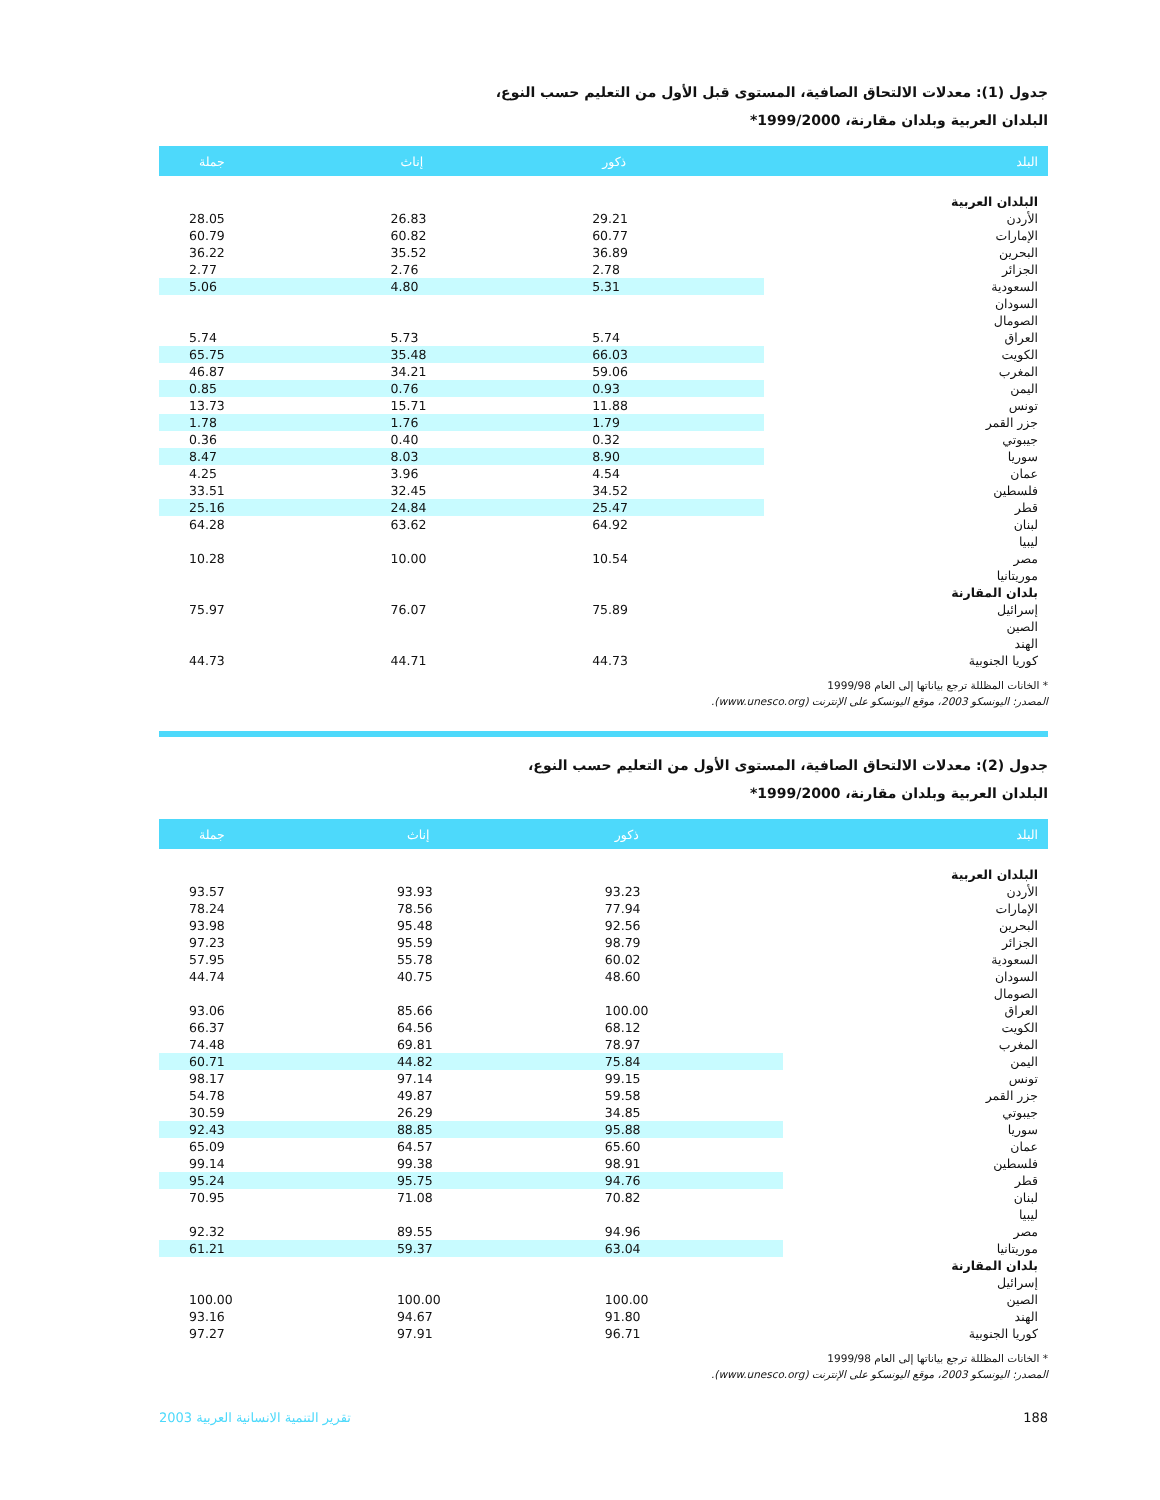جدول (1): معدلات الالتحاق الصافية، المستوى قبل الأول من التعليم حسب النوع،
البلدان العربية وبلدان مقارنة، 1999/2000*
| البلد | ذكور | إناث | جملة |
| --- | --- | --- | --- |
| البلدان العربية | | | |
| الأردن | 29.21 | 26.83 | 28.05 |
| الإمارات | 60.77 | 60.82 | 60.79 |
| البحرين | 36.89 | 35.52 | 36.22 |
| الجزائر | 2.78 | 2.76 | 2.77 |
| السعودية | 5.31 | 4.80 | 5.06 |
| السودان | | | |
| الصومال | | | |
| العراق | 5.74 | 5.73 | 5.74 |
| الكويت | 66.03 | 35.48 | 65.75 |
| المغرب | 59.06 | 34.21 | 46.87 |
| اليمن | 0.93 | 0.76 | 0.85 |
| تونس | 11.88 | 15.71 | 13.73 |
| جزر القمر | 1.79 | 1.76 | 1.78 |
| جيبوتي | 0.32 | 0.40 | 0.36 |
| سوريا | 8.90 | 8.03 | 8.47 |
| عمان | 4.54 | 3.96 | 4.25 |
| فلسطين | 34.52 | 32.45 | 33.51 |
| قطر | 25.47 | 24.84 | 25.16 |
| لبنان | 64.92 | 63.62 | 64.28 |
| ليبيا | | | |
| مصر | 10.54 | 10.00 | 10.28 |
| موريتانيا | | | |
| بلدان المقارنة | | | |
| إسرائيل | 75.89 | 76.07 | 75.97 |
| الصين | | | |
| الهند | | | |
| كوريا الجنوبية | 44.73 | 44.71 | 44.73 |
* الخانات المظللة ترجع بياناتها إلى العام 1999/98
المصدر: اليونسكو 2003، موقع اليونسكو على الإنترنت (www.unesco.org).
جدول (2): معدلات الالتحاق الصافية، المستوى الأول من التعليم حسب النوع،
البلدان العربية وبلدان مقارنة، 1999/2000*
| البلد | ذكور | إناث | جملة |
| --- | --- | --- | --- |
| البلدان العربية | | | |
| الأردن | 93.23 | 93.93 | 93.57 |
| الإمارات | 77.94 | 78.56 | 78.24 |
| البحرين | 92.56 | 95.48 | 93.98 |
| الجزائر | 98.79 | 95.59 | 97.23 |
| السعودية | 60.02 | 55.78 | 57.95 |
| السودان | 48.60 | 40.75 | 44.74 |
| الصومال | | | |
| العراق | 100.00 | 85.66 | 93.06 |
| الكويت | 68.12 | 64.56 | 66.37 |
| المغرب | 78.97 | 69.81 | 74.48 |
| اليمن | 75.84 | 44.82 | 60.71 |
| تونس | 99.15 | 97.14 | 98.17 |
| جزر القمر | 59.58 | 49.87 | 54.78 |
| جيبوتي | 34.85 | 26.29 | 30.59 |
| سوريا | 95.88 | 88.85 | 92.43 |
| عمان | 65.60 | 64.57 | 65.09 |
| فلسطين | 98.91 | 99.38 | 99.14 |
| قطر | 94.76 | 95.75 | 95.24 |
| لبنان | 70.82 | 71.08 | 70.95 |
| ليبيا | | | |
| مصر | 94.96 | 89.55 | 92.32 |
| موريتانيا | 63.04 | 59.37 | 61.21 |
| بلدان المقارنة | | | |
| إسرائيل | | | |
| الصين | 100.00 | 100.00 | 100.00 |
| الهند | 91.80 | 94.67 | 93.16 |
| كوريا الجنوبية | 96.71 | 97.91 | 97.27 |
* الخانات المظللة ترجع بياناتها إلى العام 1999/98
المصدر: اليونسكو 2003، موقع اليونسكو على الإنترنت (www.unesco.org).
188 تقرير التنمية الانسانية العربية 2003